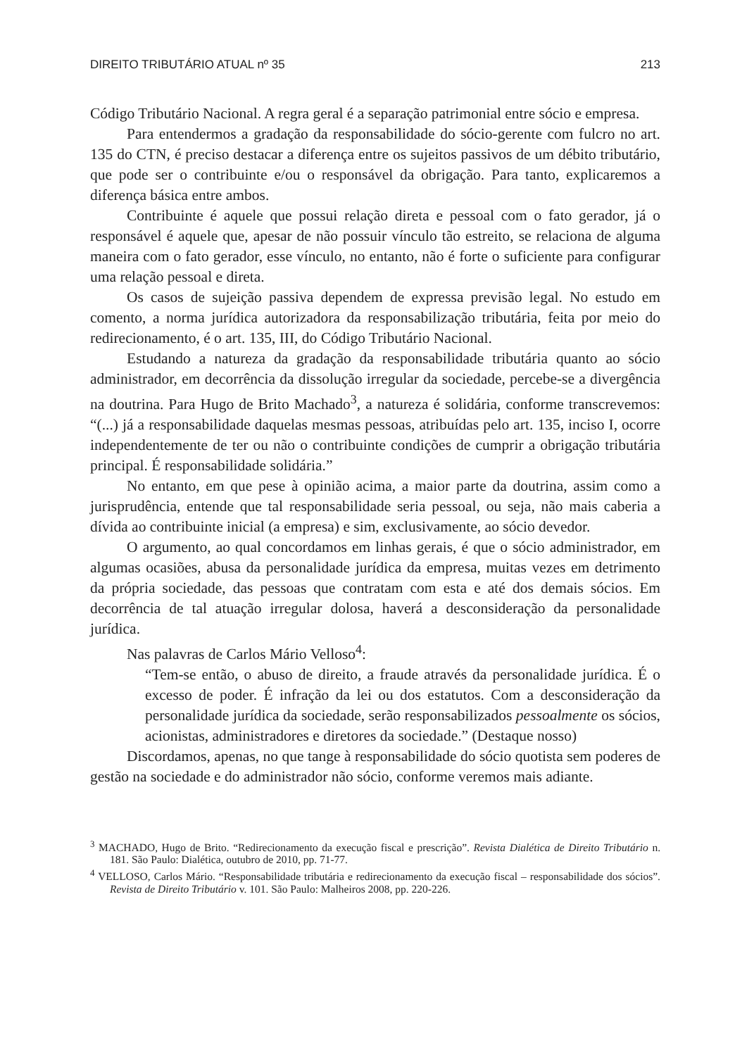DIREITO TRIBUTÁRIO ATUAL nº 35 213
Código Tributário Nacional. A regra geral é a separação patrimonial entre sócio e empresa.
Para entendermos a gradação da responsabilidade do sócio-gerente com fulcro no art. 135 do CTN, é preciso destacar a diferença entre os sujeitos passivos de um débito tributário, que pode ser o contribuinte e/ou o responsável da obrigação. Para tanto, explicaremos a diferença básica entre ambos.
Contribuinte é aquele que possui relação direta e pessoal com o fato gerador, já o responsável é aquele que, apesar de não possuir vínculo tão estreito, se relaciona de alguma maneira com o fato gerador, esse vínculo, no entanto, não é forte o suficiente para configurar uma relação pessoal e direta.
Os casos de sujeição passiva dependem de expressa previsão legal. No estudo em comento, a norma jurídica autorizadora da responsabilização tributária, feita por meio do redirecionamento, é o art. 135, III, do Código Tributário Nacional.
Estudando a natureza da gradação da responsabilidade tributária quanto ao sócio administrador, em decorrência da dissolução irregular da sociedade, percebe-se a divergência na doutrina. Para Hugo de Brito Machado<sup>3</sup>, a natureza é solidária, conforme transcrevemos: “(...) já a responsabilidade daquelas mesmas pessoas, atribuídas pelo art. 135, inciso I, ocorre independentemente de ter ou não o contribuinte condições de cumprir a obrigação tributária principal. É responsabilidade solidária.”
No entanto, em que pese à opinião acima, a maior parte da doutrina, assim como a jurisprudência, entende que tal responsabilidade seria pessoal, ou seja, não mais caberia a dívida ao contribuinte inicial (a empresa) e sim, exclusivamente, ao sócio devedor.
O argumento, ao qual concordamos em linhas gerais, é que o sócio administrador, em algumas ocasiões, abusa da personalidade jurídica da empresa, muitas vezes em detrimento da própria sociedade, das pessoas que contratam com esta e até dos demais sócios. Em decorrência de tal atuação irregular dolosa, haverá a desconsideração da personalidade jurídica.
Nas palavras de Carlos Mário Velloso<sup>4</sup>:
“Tem-se então, o abuso de direito, a fraude através da personalidade jurídica. É o excesso de poder. É infração da lei ou dos estatutos. Com a desconsideração da personalidade jurídica da sociedade, serão responsabilizados pessoalmente os sócios, acionistas, administradores e diretores da sociedade.” (Destaque nosso)
Discordamos, apenas, no que tange à responsabilidade do sócio quotista sem poderes de gestão na sociedade e do administrador não sócio, conforme veremos mais adiante.
<sup>3</sup> MACHADO, Hugo de Brito. “Redirecionamento da execução fiscal e prescrição”. Revista Dialética de Direito Tributário n. 181. São Paulo: Dialética, outubro de 2010, pp. 71-77.
<sup>4</sup> VELLOSO, Carlos Mário. “Responsabilidade tributária e redirecionamento da execução fiscal – responsabilidade dos sócios”. Revista de Direito Tributário v. 101. São Paulo: Malheiros 2008, pp. 220-226.